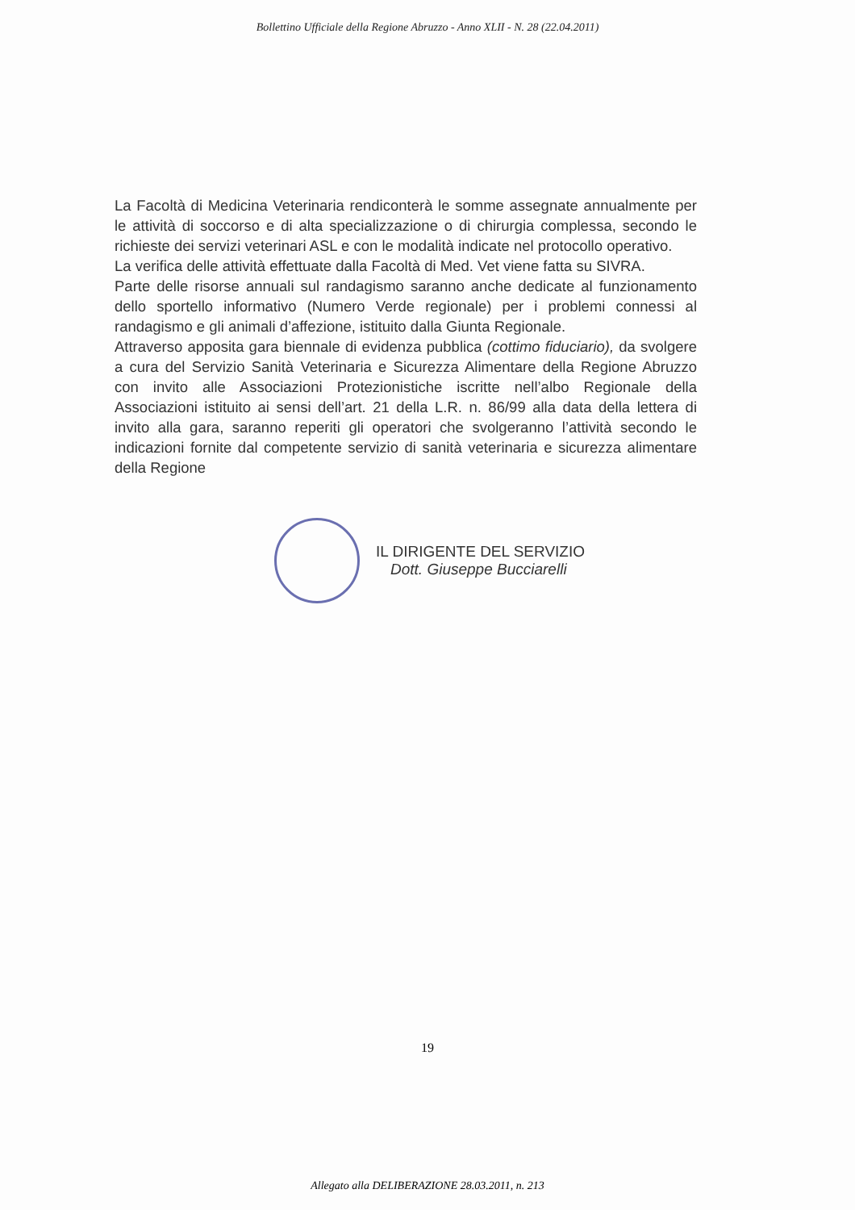Bollettino Ufficiale della Regione Abruzzo - Anno XLII - N. 28 (22.04.2011)
La Facoltà di Medicina Veterinaria rendiconterà le somme assegnate annualmente per le attività di soccorso e di alta specializzazione o di chirurgia complessa, secondo le richieste dei servizi veterinari ASL e con le modalità indicate nel protocollo operativo.
La verifica delle attività effettuate dalla Facoltà di Med. Vet viene fatta su SIVRA.
Parte delle risorse annuali sul randagismo saranno anche dedicate al funzionamento dello sportello informativo (Numero Verde regionale) per i problemi connessi al randagismo e gli animali d’affezione, istituito dalla Giunta Regionale.
Attraverso apposita gara biennale di evidenza pubblica (cottimo fiduciario), da svolgere a cura del Servizio Sanità Veterinaria e Sicurezza Alimentare della Regione Abruzzo con invito alle Associazioni Protezionistiche iscritte nell’albo Regionale della Associazioni istituito ai sensi dell’art. 21 della L.R. n. 86/99 alla data della lettera di invito alla gara, saranno reperiti gli operatori che svolgeranno l’attività secondo le indicazioni fornite dal competente servizio di sanità veterinaria e sicurezza alimentare della Regione
IL DIRIGENTE DEL SERVIZIO
Dott. Giuseppe Bucciarelli
19
Allegato alla DELIBERAZIONE 28.03.2011, n. 213